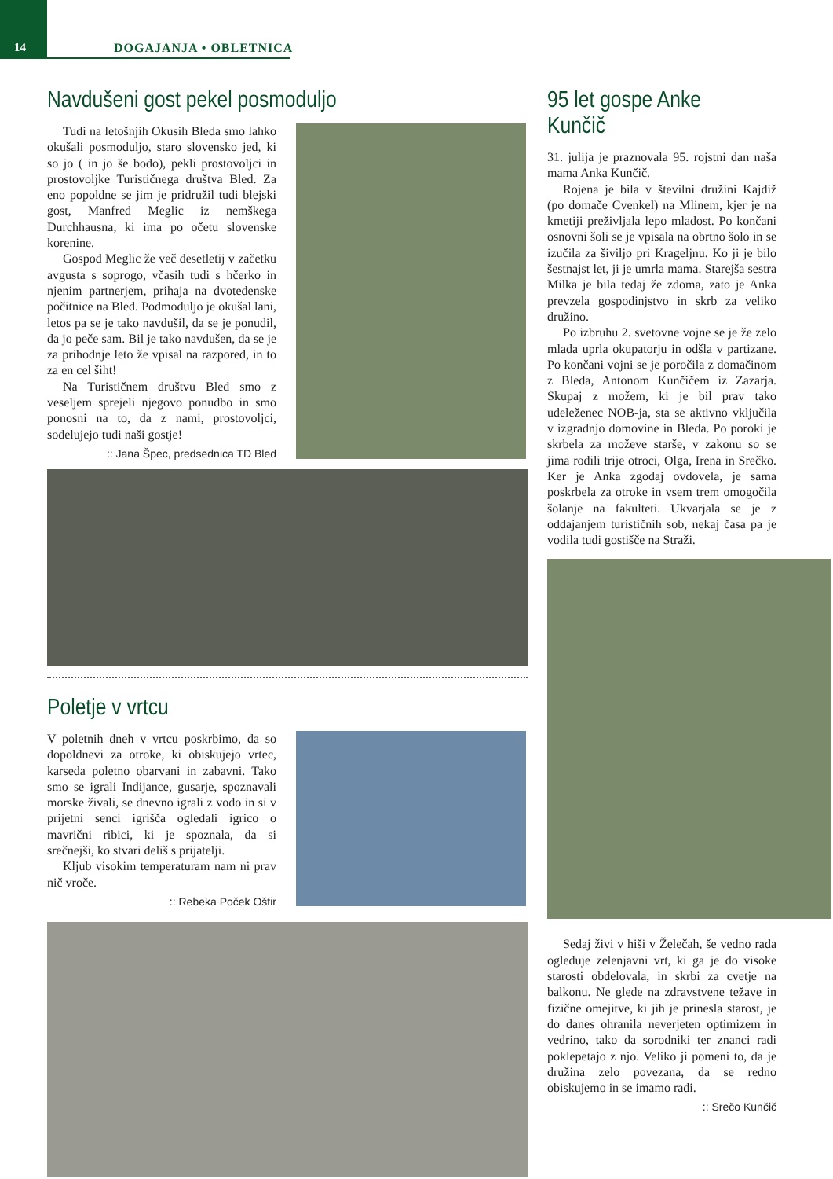14 DOGAJANJA • OBLETNICA
Navdušeni gost pekel posmoduljo
Tudi na letošnjih Okusih Bleda smo lahko okušali posmoduljo, staro slovensko jed, ki so jo ( in jo še bodo), pekli prostovoljci in prostovoljke Turističnega društva Bled. Za eno popoldne se jim je pridružil tudi blejski gost, Manfred Meglic iz nemškega Durchhausna, ki ima po očetu slovenske korenine.
Gospod Meglic že več desetletij v začetku avgusta s soprogo, včasih tudi s hčerko in njenim partnerjem, prihaja na dvotedenske počitnice na Bled. Podmoduljo je okušal lani, letos pa se je tako navdušil, da se je ponudil, da jo peče sam. Bil je tako navdušen, da se je za prihodnje leto že vpisal na razpored, in to za en cel šiht!
Na Turističnem društvu Bled smo z veseljem sprejeli njegovo ponudbo in smo ponosni na to, da z nami, prostovoljci, sodelujejo tudi naši gostje!
:: Jana Špec, predsednica TD Bled
Poletje v vrtcu
V poletnih dneh v vrtcu poskrbimo, da so dopoldnevi za otroke, ki obiskujejo vrtec, karseda poletno obarvani in zabavni. Tako smo se igrali Indijance, gusarje, spoznavali morske živali, se dnevno igrali z vodo in si v prijetni senci igrišča ogledali igrico o mavrični ribici, ki je spoznala, da si srečnejši, ko stvari deliš s prijatelji.
Kljub visokim temperaturam nam ni prav nič vroče.
:: Rebeka Poček Oštir
95 let gospe Anke Kunčič
31. julija je praznovala 95. rojstni dan naša mama Anka Kunčič.
Rojena je bila v številni družini Kajdiž (po domače Cvenkel) na Mlinem, kjer je na kmetiji preživljala lepo mladost. Po končani osnovni šoli se je vpisala na obrtno šolo in se izučila za šiviljo pri Krageljnu. Ko ji je bilo šestnajst let, ji je umrla mama. Starejša sestra Milka je bila tedaj že zdoma, zato je Anka prevzela gospodinjstvo in skrb za veliko družino.
Po izbruhu 2. svetovne vojne se je že zelo mlada uprla okupatorju in odšla v partizane. Po končani vojni se je poročila z domačinom z Bleda, Antonom Kunčičem iz Zazarja. Skupaj z možem, ki je bil prav tako udeleženec NOB-ja, sta se aktivno vključila v izgradnjo domovine in Bleda. Po poroki je skrbela za moževe starše, v zakonu so se jima rodili trije otroci, Olga, Irena in Srečko. Ker je Anka zgodaj ovdovela, je sama poskrbela za otroke in vsem trem omogočila šolanje na fakulteti. Ukvarjala se je z oddajanjem turističnih sob, nekaj časa pa je vodila tudi gostišče na Straži.
Sedaj živi v hiši v Želečah, še vedno rada ogleduje zelenjavni vrt, ki ga je do visoke starosti obdelovala, in skrbi za cvetje na balkonu. Ne glede na zdravstvene težave in fizične omejitve, ki jih je prinesla starost, je do danes ohranila neverjeten optimizem in vedrino, tako da sorodniki ter znanci radi poklepetajo z njo. Veliko ji pomeni to, da je družina zelo povezana, da se redno obiskujemo in se imamo radi.
:: Srečo Kunčič